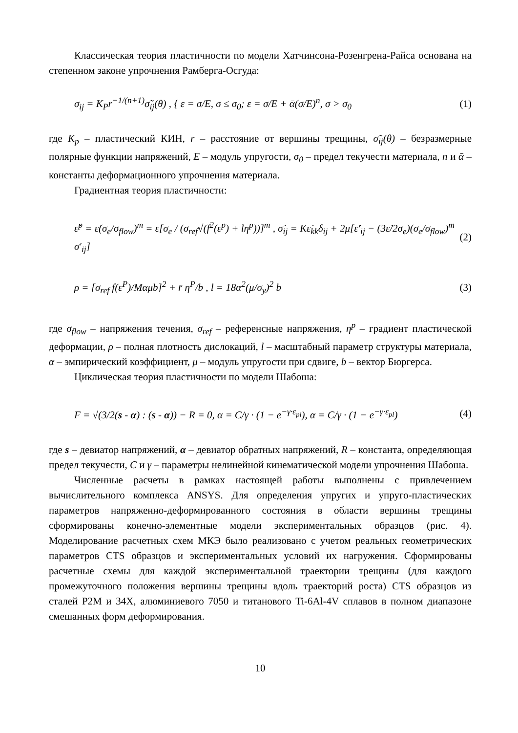Классическая теория пластичности по модели Хатчинсона-Розенгрена-Райса основана на степенном законе упрочнения Рамберга-Осгуда:
σ<sub>ij</sub> = K<sub>P</sub>r<sup>−1/(n+1)</sup>σ̃<sub>ij</sub>(θ) , { ε = σ/E, σ ≤ σ<sub>0</sub>; ε = σ/E + ᾱ(σ/E)<sup>n</sup>, σ > σ<sub>0</sub> (1)
где K<sub>p</sub> – пластический КИН, r – расстояние от вершины трещины, σ̃<sub>ij</sub>(θ) – безразмерные полярные функции напряжений, E – модуль упругости, σ<sub>0</sub> – предел текучести материала, n и ᾱ – константы деформационного упрочнения материала.
Градиентная теория пластичности:
ε̇<sup>p</sup> = ε̇(σ<sub>e</sub>/σ<sub>flow</sub>)<sup>m</sup> = ε̇[σ<sub>e</sub> / (σ<sub>ref</sub>√(f<sup>2</sup>(ε<sup>p</sup>) + lη<sup>p</sup>))]<sup>m</sup> , σ̇<sub>ij</sub> = Kε̇<sub>kk</sub>δ<sub>ij</sub> + 2μ[ε̇′<sub>ij</sub> − (3ε̇/2σ<sub>e</sub>)(σ<sub>e</sub>/σ<sub>flow</sub>)<sup>m</sup> σ′<sub>ij</sub>] (2)
ρ = [σ<sub>ref</sub> f(ε<sup>P</sup>)/Mαμb]<sup>2</sup> + r̄ η<sup>P</sup>/b , l = 18α<sup>2</sup>(μ/σ<sub>y</sub>)<sup>2</sup> b (3)
где σ<sub>flow</sub> – напряжения течения, σ<sub>ref</sub> – референсные напряжения, η<sup>p</sup> – градиент пластической деформации, ρ – полная плотность дислокаций, l – масштабный параметр структуры материала, α – эмпирический коэффициент, μ – модуль упругости при сдвиге, b – вектор Бюргерса.
Циклическая теория пластичности по модели Шабоша:
F = √(3/2(s - α) : (s - α)) − R = 0, α = C/γ · (1 − e<sup>−γ·ε<sub>pl</sub></sup>), α = C/γ · (1 − e<sup>−γ·ε<sub>pl</sub></sup>) (4)
где s – девиатор напряжений, α – девиатор обратных напряжений, R – константа, определяющая предел текучести, C и γ – параметры нелинейной кинематической модели упрочнения Шабоша.
Численные расчеты в рамках настоящей работы выполнены с привлечением вычислительного комплекса ANSYS. Для определения упругих и упруго-пластических параметров напряженно-деформированного состояния в области вершины трещины сформированы конечно-элементные модели экспериментальных образцов (рис. 4). Моделирование расчетных схем МКЭ было реализовано с учетом реальных геометрических параметров CTS образцов и экспериментальных условий их нагружения. Сформированы расчетные схемы для каждой экспериментальной траектории трещины (для каждого промежуточного положения вершины трещины вдоль траекторий роста) CTS образцов из сталей Р2М и 34Х, алюминиевого 7050 и титанового Ti-6Al-4V сплавов в полном диапазоне смешанных форм деформирования.
10